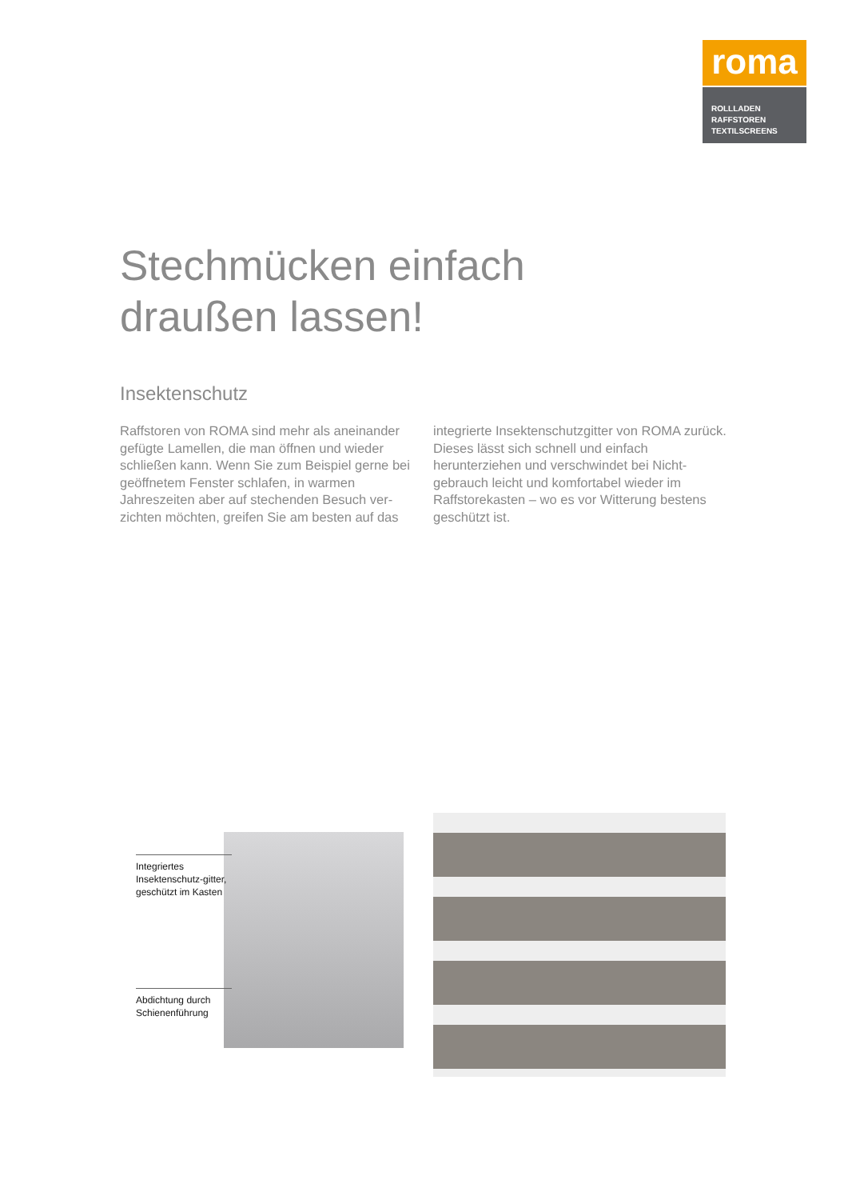roma
ROLLLADEN
RAFFSTOREN
TEXTILSCREENS
Stechmücken einfach
draußen lassen!
Insektenschutz
Raffstoren von ROMA sind mehr als aneinander gefügte Lamellen, die man öffnen und wieder schließen kann. Wenn Sie zum Beispiel gerne bei geöffnetem Fenster schlafen, in warmen Jahreszeiten aber auf stechenden Besuch ver­zichten möchten, greifen Sie am besten auf das integrierte Insektenschutzgitter von ROMA zurück. Dieses lässt sich schnell und einfach herunterziehen und verschwindet bei Nicht­gebrauch leicht und komfortabel wieder im Raffstorekasten – wo es vor Witterung bestens geschützt ist.
Integriertes Insektenschutz-gitter, geschützt im Kasten
Abdichtung durch Schienenführung